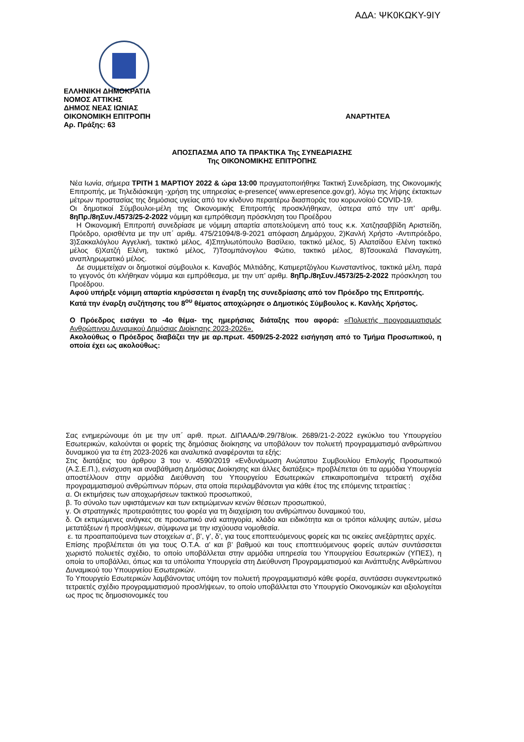ΑΔΑ: ΨΚ0ΚΩΚΥ-9ΙΥ
ΕΛΛΗΝΙΚΗ ΔΗΜΟΚΡΑΤΙΑ
ΝΟΜΟΣ ΑΤΤΙΚΗΣ
ΔΗΜΟΣ ΝΕΑΣ ΙΩΝΙΑΣ
ΑΝΑΡΤΗΤΕΑ ΟΙΚΟΝΟΜΙΚΗ ΕΠΙΤΡΟΠΗ
Αρ. Πράξης: 63
ΑΠΟΣΠΑΣΜΑ ΑΠΟ ΤΑ ΠΡΑΚΤΙΚΑ Της ΣΥΝΕΔΡΙΑΣΗΣ
Της ΟΙΚΟΝΟΜΙΚΗΣ ΕΠΙΤΡΟΠΗΣ
Νέα Ιωνία, σήμερα ΤΡΙΤΗ 1 ΜΑΡΤΙΟΥ 2022 & ώρα 13:00 πραγματοποιήθηκε Τακτική Συνεδρίαση, της Οικονομικής Επιτροπής, με Τηλεδιάσκεψη -χρήση της υπηρεσίας e-presence( www.epresence.gov.gr), λόγω της λήψης έκτακτων μέτρων προστασίας της δημόσιας υγείας από τον κίνδυνο περαιτέρω διασποράς του κορωνοϊού COVID-19.
Οι δημοτικοί Σύμβουλοι-μέλη της Οικονομικής Επιτροπής προσκλήθηκαν, ύστερα από την υπ’ αριθμ. 8ηΠρ./8ηΣυν./4573/25-2-2022 νόμιμη και εμπρόθεσμη πρόσκληση του Προέδρου
Η Οικονομική Επιτροπή συνεδρίασε με νόμιμη απαρτία αποτελούμενη από τους κ.κ. Χατζησαββίδη Αριστείδη, Πρόεδρο, ορισθέντα με την υπ΄ αριθμ. 475/21094/8-9-2021 απόφαση Δημάρχου, 2)Κανλή Χρήστο -Αντιπρόεδρο, 3)Σακκαλόγλου Αγγελική, τακτικό μέλος, 4)Σπηλιωτόπουλο Βασίλειο, τακτικό μέλος, 5) Αλατσίδου Ελένη τακτικό μέλος 6)Χατζή Ελένη, τακτικό μέλος, 7)Τσομπάνογλου Φώτιο, τακτικό μέλος, 8)Τσουκαλά Παναγιώτη, αναπληρωματικό μέλος.
Δε συμμετείχαν οι δημοτικοί σύμβουλοι κ. Καναβός Μιλτιάδης, Κατιμερτζόγλου Κωνσταντίνος, τακτικά μέλη, παρά το γεγονός ότι κλήθηκαν νόμιμα και εμπρόθεσμα, με την υπ’ αριθμ. 8ηΠρ./8ηΣυν./4573/25-2-2022 πρόσκληση του Προέδρου.
Αφού υπήρξε νόμιμη απαρτία κηρύσσεται η έναρξη της συνεδρίασης από τον Πρόεδρο της Επιτροπής.
Κατά την έναρξη συζήτησης του 8<sup>ου</sup> θέματος αποχώρησε ο Δημοτικός Σύμβουλος κ. Κανλής Χρήστος.
Ο Πρόεδρος εισάγει το -4ο θέμα- της ημερήσιας διάταξης που αφορά: «Πολυετής προγραμματισμός Ανθρώπινου Δυναμικού Δημόσιας Διοίκησης 2023-2026».
Ακολούθως ο Πρόεδρος διαβάζει την με αρ.πρωτ. 4509/25-2-2022 εισήγηση από το Τμήμα Προσωπικού, η οποία έχει ως ακολούθως:
Σας ενημερώνουμε ότι με την υπ΄ αριθ. πρωτ. ΔΙΠΑΑΔ/Φ.29/78/οικ. 2689/21-2-2022 εγκύκλιο του Υπουργείου Εσωτερικών, καλούνται οι φορείς της δημόσιας διοίκησης να υποβάλουν τον πολυετή προγραμματισμό ανθρώπινου δυναμικού για τα έτη 2023-2026 και αναλυτικά αναφέρονται τα εξής:
Στις διατάξεις του άρθρου 3 του ν. 4590/2019 «Ενδυνάμωση Ανώτατου Συμβουλίου Επιλογής Προσωπικού (Α.Σ.Ε.Π.), ενίσχυση και αναβάθμιση Δημόσιας Διοίκησης και άλλες διατάξεις» προβλέπεται ότι τα αρμόδια Υπουργεία αποστέλλουν στην αρμόδια Διεύθυνση του Υπουργείου Εσωτερικών επικαιροποιημένα τετραετή σχέδια προγραμματισμού ανθρώπινων πόρων, στα οποία περιλαμβάνονται για κάθε έτος της επόμενης τετραετίας :
α. Οι εκτιμήσεις των αποχωρήσεων τακτικού προσωπικού,
β. Το σύνολο των υφιστάμενων και των εκτιμώμενων κενών θέσεων προσωπικού,
γ. Οι στρατηγικές προτεραιότητες του φορέα για τη διαχείριση του ανθρώπινου δυναμικού του,
δ. Οι εκτιμώμενες ανάγκες σε προσωπικό ανά κατηγορία, κλάδο και ειδικότητα και οι τρόποι κάλυψης αυτών, μέσω μετατάξεων ή προσλήψεων, σύμφωνα με την ισχύουσα νομοθεσία.
ε. τα προαπαιτούμενα των στοιχείων α’, β’, γ’, δ’, για τους εποπτευόμενους φορείς και τις οικείες ανεξάρτητες αρχές.
Επίσης προβλέπεται ότι για τους Ο.Τ.Α. α’ και β’ βαθμού και τους εποπτευόμενους φορείς αυτών συντάσσεται χωριστό πολυετές σχέδιο, το οποίο υποβάλλεται στην αρμόδια υπηρεσία του Υπουργείου Εσωτερικών (ΥΠΕΣ), η οποία το υποβάλλει, όπως και τα υπόλοιπα Υπουργεία στη Διεύθυνση Προγραμματισμού και Ανάπτυξης Ανθρώπινου Δυναμικού του Υπουργείου Εσωτερικών.
Το Υπουργείο Εσωτερικών λαμβάνοντας υπόψη τον πολυετή προγραμματισμό κάθε φορέα, συντάσσει συγκεντρωτικό τετραετές σχέδιο προγραμματισμού προσλήψεων, το οποίο υποβάλλεται στο Υπουργείο Οικονομικών και αξιολογείται ως προς τις δημοσιονομικές του